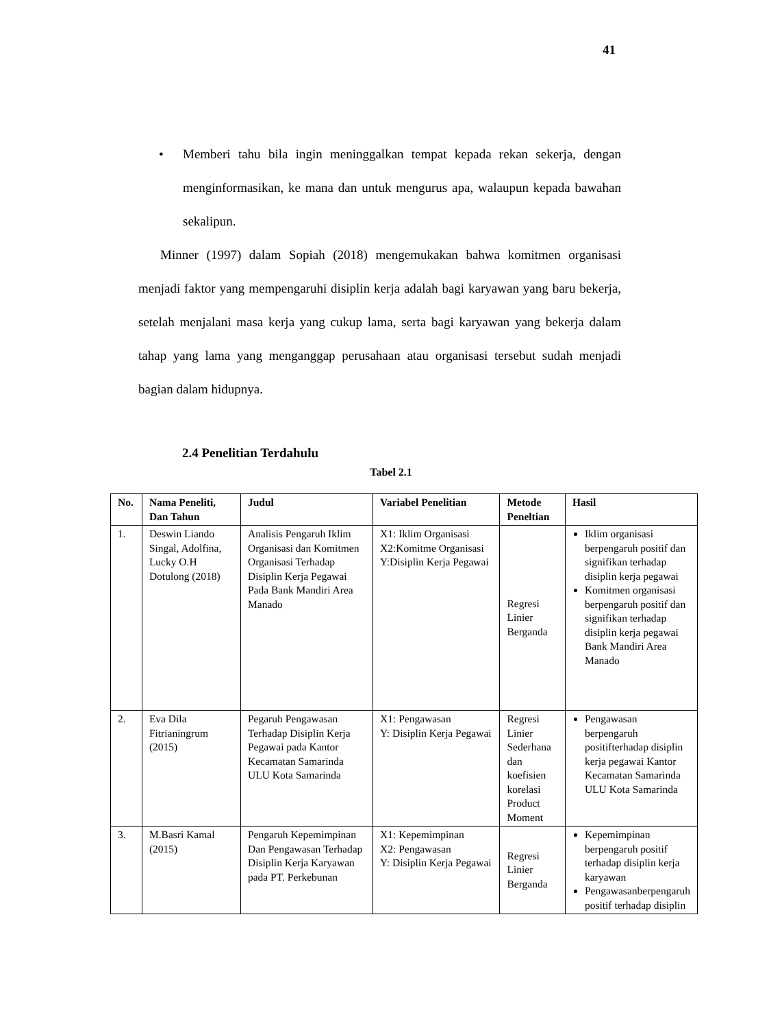41
• Memberi tahu bila ingin meninggalkan tempat kepada rekan sekerja, dengan menginformasikan, ke mana dan untuk mengurus apa, walaupun kepada bawahan sekalipun.
Minner (1997) dalam Sopiah (2018) mengemukakan bahwa komitmen organisasi menjadi faktor yang mempengaruhi disiplin kerja adalah bagi karyawan yang baru bekerja, setelah menjalani masa kerja yang cukup lama, serta bagi karyawan yang bekerja dalam tahap yang lama yang menganggap perusahaan atau organisasi tersebut sudah menjadi bagian dalam hidupnya.
2.4 Penelitian Terdahulu
Tabel 2.1
| No. | Nama Peneliti, Dan Tahun | Judul | Variabel Penelitian | Metode Peneltian | Hasil |
| --- | --- | --- | --- | --- | --- |
| 1. | Deswin Liando Singal, Adolfina, Lucky O.H Dotulong (2018) | Analisis Pengaruh Iklim Organisasi dan Komitmen Organisasi Terhadap Disiplin Kerja Pegawai Pada Bank Mandiri Area Manado | X1: Iklim Organisasi X2:Komitme Organisasi Y:Disiplin Kerja Pegawai | Regresi Linier Berganda | Iklim organisasi berpengaruh positif dan signifikan terhadap disiplin kerja pegawai Komitmen organisasi berpengaruh positif dan signifikan terhadap disiplin kerja pegawai Bank Mandiri Area Manado |
| 2. | Eva Dila Fitrianingrum (2015) | Pegaruh Pengawasan Terhadap Disiplin Kerja Pegawai pada Kantor Kecamatan Samarinda ULU Kota Samarinda | X1: Pengawasan Y: Disiplin Kerja Pegawai | Regresi Linier Sederhana dan koefisien korelasi Product Moment | Pengawasan berpengaruh positifterhadap disiplin kerja pegawai Kantor Kecamatan Samarinda ULU Kota Samarinda |
| 3. | M.Basri Kamal (2015) | Pengaruh Kepemimpinan Dan Pengawasan Terhadap Disiplin Kerja Karyawan pada PT. Perkebunan | X1: Kepemimpinan X2: Pengawasan Y: Disiplin Kerja Pegawai | Regresi Linier Berganda | Kepemimpinan berpengaruh positif terhadap disiplin kerja karyawan Pengawasanberpengaruh positif terhadap disiplin |